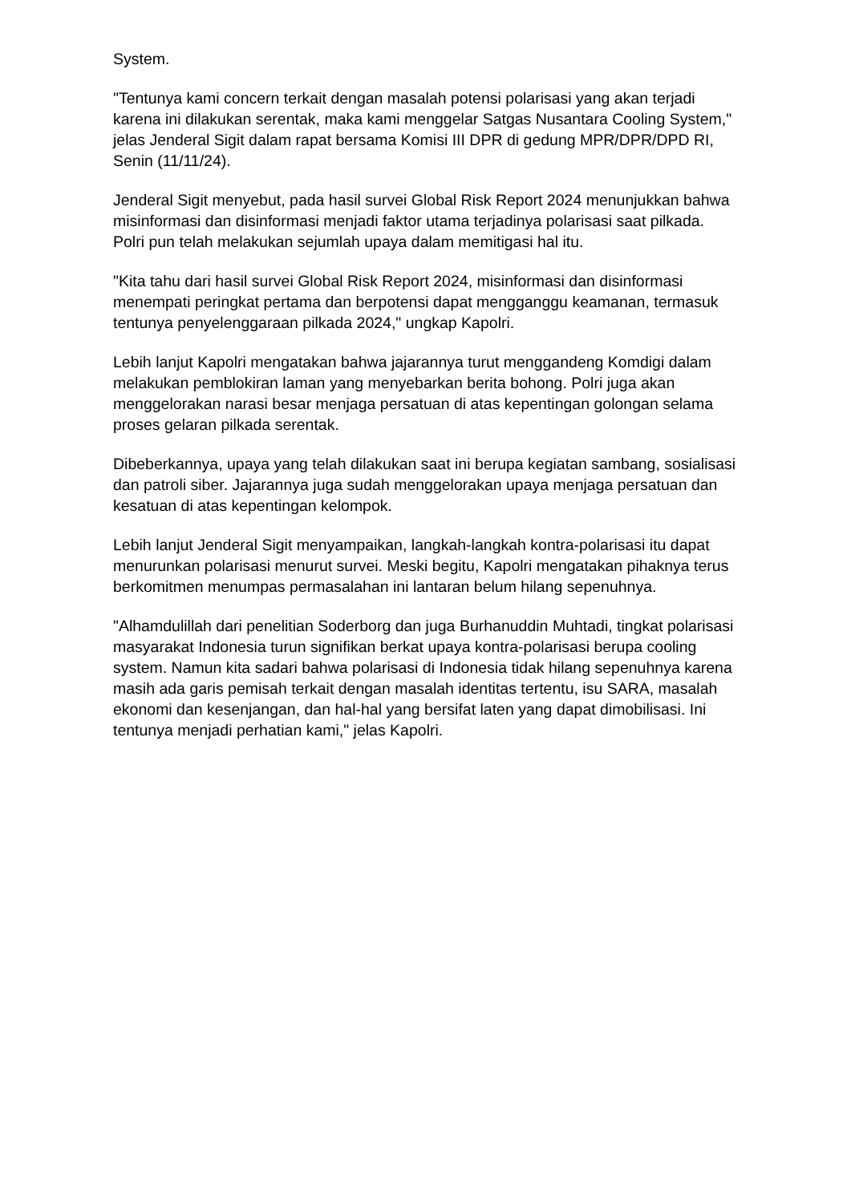System.
"Tentunya kami concern terkait dengan masalah potensi polarisasi yang akan terjadi karena ini dilakukan serentak, maka kami menggelar Satgas Nusantara Cooling System," jelas Jenderal Sigit dalam rapat bersama Komisi III DPR di gedung MPR/DPR/DPD RI, Senin (11/11/24).
Jenderal Sigit menyebut, pada hasil survei Global Risk Report 2024 menunjukkan bahwa misinformasi dan disinformasi menjadi faktor utama terjadinya polarisasi saat pilkada. Polri pun telah melakukan sejumlah upaya dalam memitigasi hal itu.
"Kita tahu dari hasil survei Global Risk Report 2024, misinformasi dan disinformasi menempati peringkat pertama dan berpotensi dapat mengganggu keamanan, termasuk tentunya penyelenggaraan pilkada 2024," ungkap Kapolri.
Lebih lanjut Kapolri mengatakan bahwa jajarannya turut menggandeng Komdigi dalam melakukan pemblokiran laman yang menyebarkan berita bohong. Polri juga akan menggelorakan narasi besar menjaga persatuan di atas kepentingan golongan selama proses gelaran pilkada serentak.
Dibeberkannya, upaya yang telah dilakukan saat ini berupa kegiatan sambang, sosialisasi dan patroli siber. Jajarannya juga sudah menggelorakan upaya menjaga persatuan dan kesatuan di atas kepentingan kelompok.
Lebih lanjut Jenderal Sigit menyampaikan, langkah-langkah kontra-polarisasi itu dapat menurunkan polarisasi menurut survei. Meski begitu, Kapolri mengatakan pihaknya terus berkomitmen menumpas permasalahan ini lantaran belum hilang sepenuhnya.
"Alhamdulillah dari penelitian Soderborg dan juga Burhanuddin Muhtadi, tingkat polarisasi masyarakat Indonesia turun signifikan berkat upaya kontra-polarisasi berupa cooling system. Namun kita sadari bahwa polarisasi di Indonesia tidak hilang sepenuhnya karena masih ada garis pemisah terkait dengan masalah identitas tertentu, isu SARA, masalah ekonomi dan kesenjangan, dan hal-hal yang bersifat laten yang dapat dimobilisasi. Ini tentunya menjadi perhatian kami," jelas Kapolri.